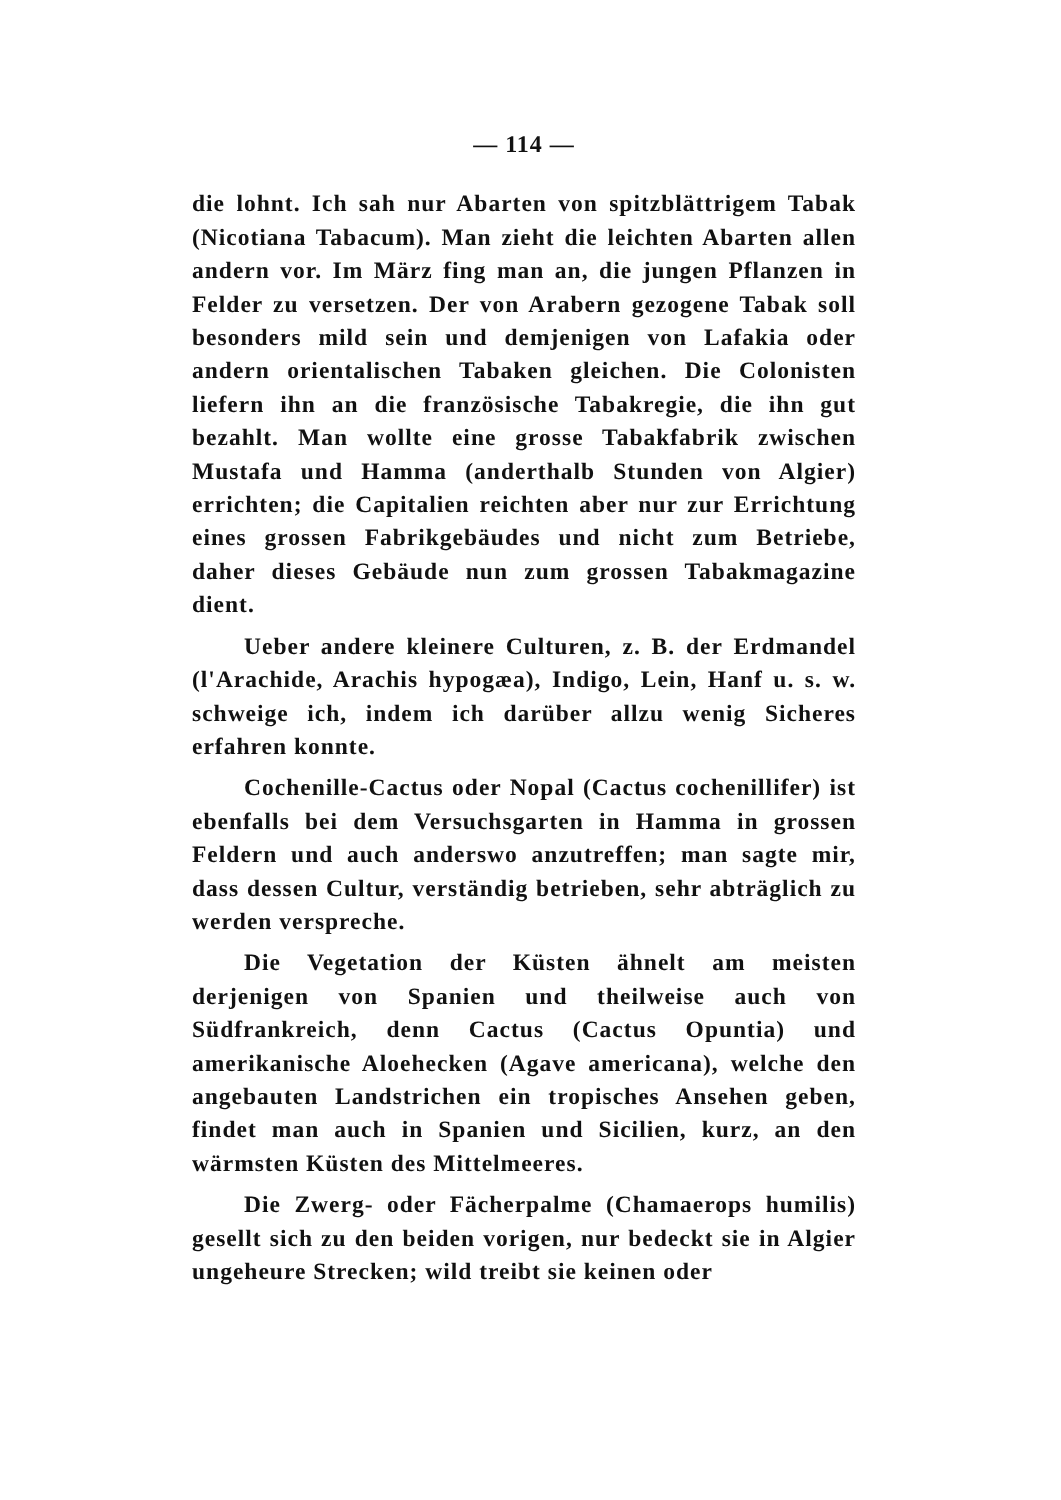— 114 —
die lohnt. Ich sah nur Abarten von spitzblättrigem Tabak (Nicotiana Tabacum). Man zieht die leichten Abarten allen andern vor. Im März fing man an, die jungen Pflanzen in Felder zu versetzen. Der von Arabern gezogene Tabak soll besonders mild sein und demjenigen von Lafakia oder andern orientalischen Tabaken gleichen. Die Colonisten liefern ihn an die französische Tabakregie, die ihn gut bezahlt. Man wollte eine grosse Tabakfabrik zwischen Mustafa und Hamma (anderthalb Stunden von Algier) errichten; die Capitalien reichten aber nur zur Errichtung eines grossen Fabrikgebäudes und nicht zum Betriebe, daher dieses Gebäude nun zum grossen Tabakmagazine dient.
Ueber andere kleinere Culturen, z. B. der Erdmandel (l'Arachide, Arachis hypogæa), Indigo, Lein, Hanf u. s. w. schweige ich, indem ich darüber allzu wenig Sicheres erfahren konnte.
Cochenille-Cactus oder Nopal (Cactus cochenillifer) ist ebenfalls bei dem Versuchsgarten in Hamma in grossen Feldern und auch anderswo anzutreffen; man sagte mir, dass dessen Cultur, verständig betrieben, sehr abträglich zu werden verspreche.
Die Vegetation der Küsten ähnelt am meisten derjenigen von Spanien und theilweise auch von Südfrankreich, denn Cactus (Cactus Opuntia) und amerikanische Aloehecken (Agave americana), welche den angebauten Landstrichen ein tropisches Ansehen geben, findet man auch in Spanien und Sicilien, kurz, an den wärmsten Küsten des Mittelmeeres.
Die Zwerg- oder Fächerpalme (Chamaerops humilis) gesellt sich zu den beiden vorigen, nur bedeckt sie in Algier ungeheure Strecken; wild treibt sie keinen oder